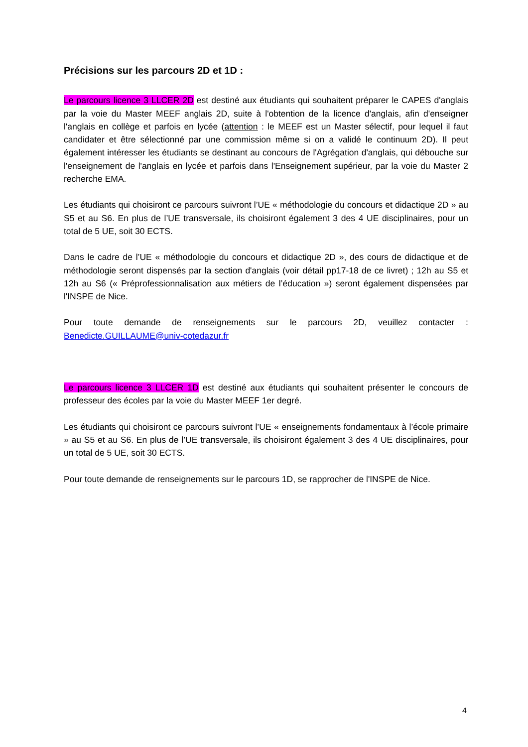Précisions sur les parcours 2D et 1D :
Le parcours licence 3 LLCER 2D est destiné aux étudiants qui souhaitent préparer le CAPES d'anglais par la voie du Master MEEF anglais 2D, suite à l'obtention de la licence d'anglais, afin d'enseigner l'anglais en collège et parfois en lycée (attention : le MEEF est un Master sélectif, pour lequel il faut candidater et être sélectionné par une commission même si on a validé le continuum 2D). Il peut également intéresser les étudiants se destinant au concours de l'Agrégation d'anglais, qui débouche sur l'enseignement de l'anglais en lycée et parfois dans l'Enseignement supérieur, par la voie du Master 2 recherche EMA.
Les étudiants qui choisiront ce parcours suivront l’UE « méthodologie du concours et didactique 2D » au S5 et au S6. En plus de l’UE transversale, ils choisiront également 3 des 4 UE disciplinaires, pour un total de 5 UE, soit 30 ECTS.
Dans le cadre de l’UE « méthodologie du concours et didactique 2D », des cours de didactique et de méthodologie seront dispensés par la section d'anglais (voir détail pp17-18 de ce livret) ; 12h au S5 et 12h au S6 (« Préprofessionnalisation aux métiers de l’éducation ») seront également dispensées par l'INSPE de Nice.
Pour toute demande de renseignements sur le parcours 2D, veuillez contacter : Benedicte.GUILLAUME@univ-cotedazur.fr
Le parcours licence 3 LLCER 1D est destiné aux étudiants qui souhaitent présenter le concours de professeur des écoles par la voie du Master MEEF 1er degré.
Les étudiants qui choisiront ce parcours suivront l’UE « enseignements fondamentaux à l’école primaire » au S5 et au S6. En plus de l’UE transversale, ils choisiront également 3 des 4 UE disciplinaires, pour un total de 5 UE, soit 30 ECTS.
Pour toute demande de renseignements sur le parcours 1D, se rapprocher de l'INSPE de Nice.
4